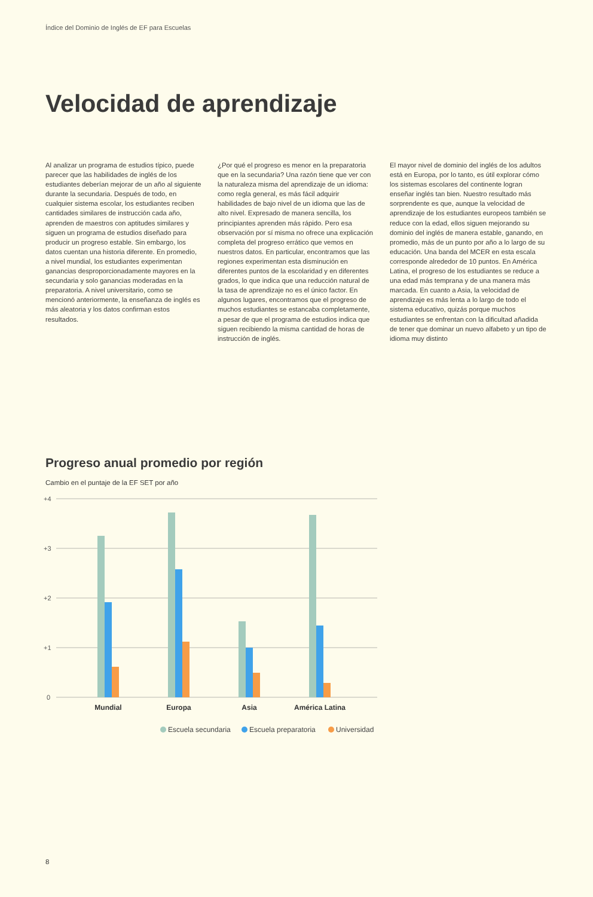Índice del Dominio de Inglés de EF para Escuelas
Velocidad de aprendizaje
Al analizar un programa de estudios típico, puede parecer que las habilidades de inglés de los estudiantes deberían mejorar de un año al siguiente durante la secundaria. Después de todo, en cualquier sistema escolar, los estudiantes reciben cantidades similares de instrucción cada año, aprenden de maestros con aptitudes similares y siguen un programa de estudios diseñado para producir un progreso estable. Sin embargo, los datos cuentan una historia diferente. En promedio, a nivel mundial, los estudiantes experimentan ganancias desproporcionadamente mayores en la secundaria y solo ganancias moderadas en la preparatoria. A nivel universitario, como se mencionó anteriormente, la enseñanza de inglés es más aleatoria y los datos confirman estos resultados.
¿Por qué el progreso es menor en la preparatoria que en la secundaria? Una razón tiene que ver con la naturaleza misma del aprendizaje de un idioma: como regla general, es más fácil adquirir habilidades de bajo nivel de un idioma que las de alto nivel. Expresado de manera sencilla, los principiantes aprenden más rápido. Pero esa observación por sí misma no ofrece una explicación completa del progreso errático que vemos en nuestros datos. En particular, encontramos que las regiones experimentan esta disminución en diferentes puntos de la escolaridad y en diferentes grados, lo que indica que una reducción natural de la tasa de aprendizaje no es el único factor. En algunos lugares, encontramos que el progreso de muchos estudiantes se estancaba completamente, a pesar de que el programa de estudios indica que siguen recibiendo la misma cantidad de horas de instrucción de inglés.
El mayor nivel de dominio del inglés de los adultos está en Europa, por lo tanto, es útil explorar cómo los sistemas escolares del continente logran enseñar inglés tan bien. Nuestro resultado más sorprendente es que, aunque la velocidad de aprendizaje de los estudiantes europeos también se reduce con la edad, ellos siguen mejorando su dominio del inglés de manera estable, ganando, en promedio, más de un punto por año a lo largo de su educación. Una banda del MCER en esta escala corresponde alrededor de 10 puntos. En América Latina, el progreso de los estudiantes se reduce a una edad más temprana y de una manera más marcada. En cuanto a Asia, la velocidad de aprendizaje es más lenta a lo largo de todo el sistema educativo, quizás porque muchos estudiantes se enfrentan con la dificultad añadida de tener que dominar un nuevo alfabeto y un tipo de idioma muy distinto
Progreso anual promedio por región
Cambio en el puntaje de la EF SET por año
+4
+3
+2
+1
0
Mundial
Europa
Asia
América Latina
Escuela secundaria
Escuela preparatoria
Universidad
8